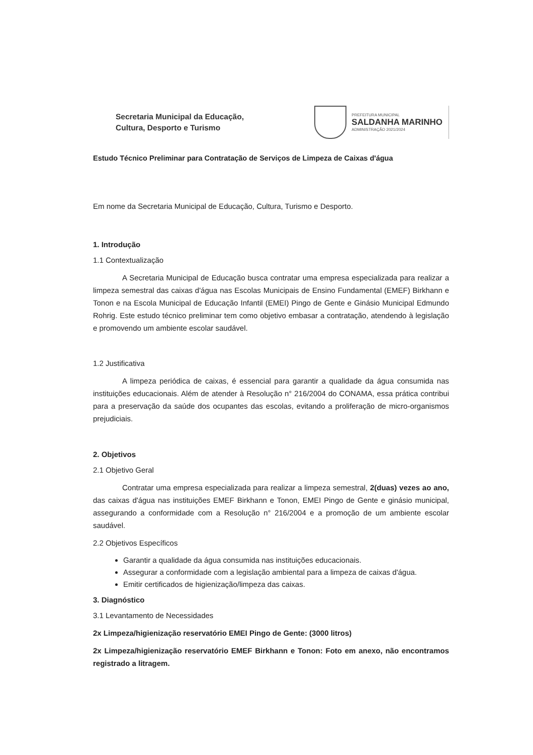Secretaria Municipal da Educação,
Cultura, Desporto e Turismo
PREFEITURA MUNICIPAL
SALDANHA MARINHO
ADMINISTRAÇÃO 2021/2024
Estudo Técnico Preliminar para Contratação de Serviços de Limpeza de Caixas d'água
Em nome da Secretaria Municipal de Educação, Cultura, Turismo e Desporto.
1. Introdução
1.1 Contextualização
A Secretaria Municipal de Educação busca contratar uma empresa especializada para realizar a limpeza semestral das caixas d'água nas Escolas Municipais de Ensino Fundamental (EMEF) Birkhann e Tonon e na Escola Municipal de Educação Infantil (EMEI) Pingo de Gente e Ginásio Municipal Edmundo Rohrig. Este estudo técnico preliminar tem como objetivo embasar a contratação, atendendo à legislação e promovendo um ambiente escolar saudável.
1.2 Justificativa
A limpeza periódica de caixas, é essencial para garantir a qualidade da água consumida nas instituições educacionais. Além de atender à Resolução n° 216/2004 do CONAMA, essa prática contribui para a preservação da saúde dos ocupantes das escolas, evitando a proliferação de micro-organismos prejudiciais.
2. Objetivos
2.1 Objetivo Geral
Contratar uma empresa especializada para realizar a limpeza semestral, 2(duas) vezes ao ano, das caixas d'água nas instituições EMEF Birkhann e Tonon, EMEI Pingo de Gente e ginásio municipal, assegurando a conformidade com a Resolução n° 216/2004 e a promoção de um ambiente escolar saudável.
2.2 Objetivos Específicos
Garantir a qualidade da água consumida nas instituições educacionais.
Assegurar a conformidade com a legislação ambiental para a limpeza de caixas d'água.
Emitir certificados de higienização/limpeza das caixas.
3. Diagnóstico
3.1 Levantamento de Necessidades
2x Limpeza/higienização reservatório EMEI Pingo de Gente: (3000 litros)
2x Limpeza/higienização reservatório EMEF Birkhann e Tonon: Foto em anexo, não encontramos registrado a litragem.